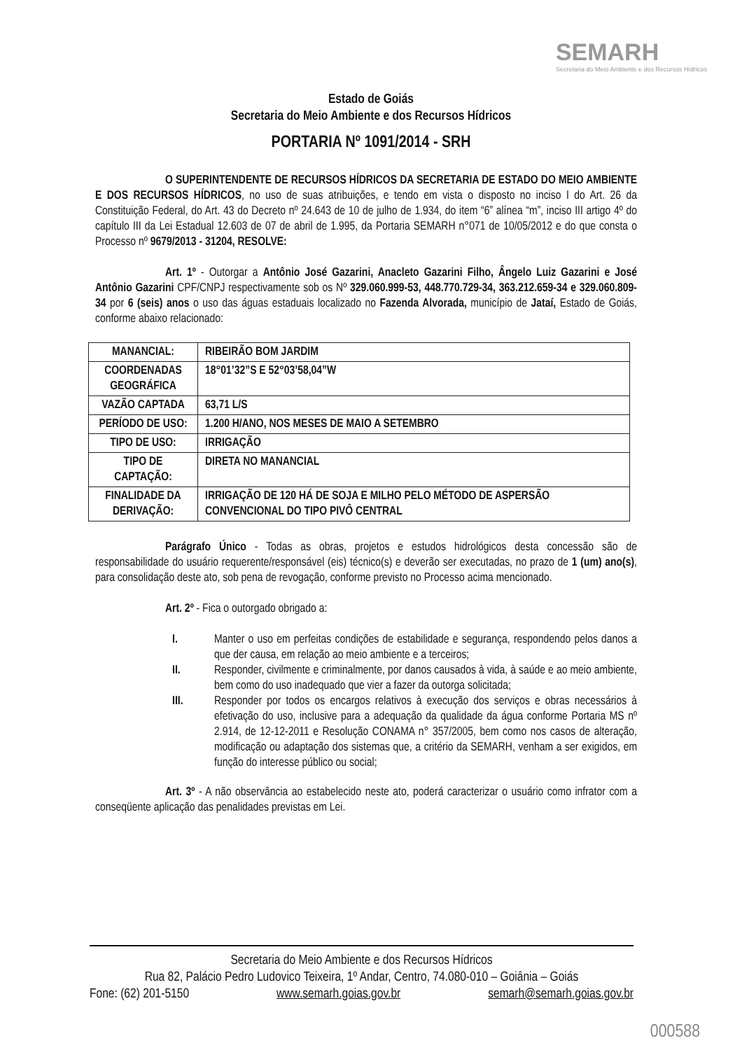SEMARH
Secretaria do Meio Ambiente e dos Recursos Hídricos
Estado de Goiás
Secretaria do Meio Ambiente e dos Recursos Hídricos
PORTARIA Nº 1091/2014 - SRH
O SUPERINTENDENTE DE RECURSOS HÍDRICOS DA SECRETARIA DE ESTADO DO MEIO AMBIENTE E DOS RECURSOS HÍDRICOS, no uso de suas atribuições, e tendo em vista o disposto no inciso I do Art. 26 da Constituição Federal, do Art. 43 do Decreto nº 24.643 de 10 de julho de 1.934, do item “6” alínea “m”, inciso III artigo 4º do capítulo III da Lei Estadual 12.603 de 07 de abril de 1.995, da Portaria SEMARH n°071 de 10/05/2012 e do que consta o Processo nº 9679/2013 - 31204, RESOLVE:
Art. 1º - Outorgar a Antônio José Gazarini, Anacleto Gazarini Filho, Ângelo Luiz Gazarini e José Antônio Gazarini CPF/CNPJ respectivamente sob os Nº 329.060.999-53, 448.770.729-34, 363.212.659-34 e 329.060.809-34 por 6 (seis) anos o uso das águas estaduais localizado no Fazenda Alvorada, município de Jataí, Estado de Goiás, conforme abaixo relacionado:
| MANANCIAL: | RIBEIRÃO BOM JARDIM |
| COORDENADAS GEOGRÁFICA | 18°01’32”S E 52°03’58,04”W |
| VAZÃO CAPTADA | 63,71 L/S |
| PERÍODO DE USO: | 1.200 H/ANO, NOS MESES DE MAIO A SETEMBRO |
| TIPO DE USO: | IRRIGAÇÃO |
| TIPO DE CAPTAÇÃO: | DIRETA NO MANANCIAL |
| FINALIDADE DA DERIVAÇÃO: | IRRIGAÇÃO DE 120 HÁ DE SOJA E MILHO PELO MÉTODO DE ASPERSÃO CONVENCIONAL DO TIPO PIVÔ CENTRAL |
Parágrafo Único - Todas as obras, projetos e estudos hidrológicos desta concessão são de responsabilidade do usuário requerente/responsável (eis) técnico(s) e deverão ser executadas, no prazo de 1 (um) ano(s), para consolidação deste ato, sob pena de revogação, conforme previsto no Processo acima mencionado.
Art. 2º - Fica o outorgado obrigado a:
I. Manter o uso em perfeitas condições de estabilidade e segurança, respondendo pelos danos a que der causa, em relação ao meio ambiente e a terceiros;
II. Responder, civilmente e criminalmente, por danos causados à vida, à saúde e ao meio ambiente, bem como do uso inadequado que vier a fazer da outorga solicitada;
III. Responder por todos os encargos relativos à execução dos serviços e obras necessários à efetivação do uso, inclusive para a adequação da qualidade da água conforme Portaria MS nº 2.914, de 12-12-2011 e Resolução CONAMA n° 357/2005, bem como nos casos de alteração, modificação ou adaptação dos sistemas que, a critério da SEMARH, venham a ser exigidos, em função do interesse público ou social;
Art. 3º - A não observância ao estabelecido neste ato, poderá caracterizar o usuário como infrator com a conseqüente aplicação das penalidades previstas em Lei.
Secretaria do Meio Ambiente e dos Recursos Hídricos
Rua 82, Palácio Pedro Ludovico Teixeira, 1º Andar, Centro, 74.080-010 – Goiânia – Goiás
Fone: (62) 201-5150 www.semarh.goias.gov.br semarh@semarh.goias.gov.br
000588